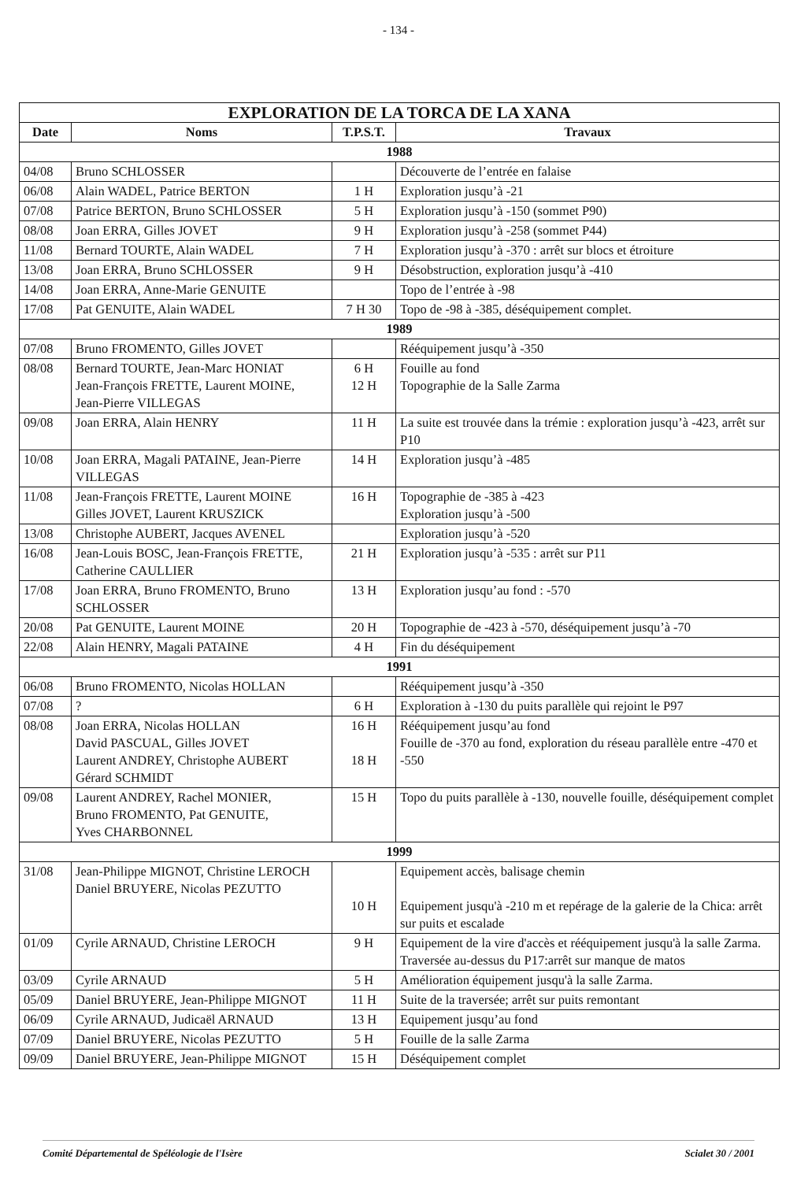- 134 -
| EXPLORATION DE LA TORCA DE LA XANA | | | |
| --- | --- | --- | --- |
| Date | Noms | T.P.S.T. | Travaux |
| 1988 | | | |
| 04/08 | Bruno SCHLOSSER | | Découverte de l’entrée en falaise |
| 06/08 | Alain WADEL, Patrice BERTON | 1 H | Exploration jusqu’à -21 |
| 07/08 | Patrice BERTON, Bruno SCHLOSSER | 5 H | Exploration jusqu’à -150 (sommet P90) |
| 08/08 | Joan ERRA, Gilles JOVET | 9 H | Exploration jusqu’à -258 (sommet P44) |
| 11/08 | Bernard TOURTE, Alain WADEL | 7 H | Exploration jusqu’à -370 : arrêt sur blocs et étroiture |
| 13/08 | Joan ERRA, Bruno SCHLOSSER | 9 H | Désobstruction, exploration jusqu’à -410 |
| 14/08 | Joan ERRA, Anne-Marie GENUITE | | Topo de l’entrée à -98 |
| 17/08 | Pat GENUITE, Alain WADEL | 7 H 30 | Topo de -98 à -385, déséquipement complet. |
| 1989 | | | |
| 07/08 | Bruno FROMENTO, Gilles JOVET | | Rééquipement jusqu’à -350 |
| 08/08 | Bernard TOURTE, Jean-Marc HONIAT Jean-François FRETTE, Laurent MOINE, Jean-Pierre VILLEGAS | 6 H 12 H | Fouille au fond Topographie de la Salle Zarma |
| 09/08 | Joan ERRA, Alain HENRY | 11 H | La suite est trouvée dans la trémie : exploration jusqu’à -423, arrêt sur P10 |
| 10/08 | Joan ERRA, Magali PATAINE, Jean-Pierre VILLEGAS | 14 H | Exploration jusqu’à -485 |
| 11/08 | Jean-François FRETTE, Laurent MOINE Gilles JOVET, Laurent KRUSZICK | 16 H | Topographie de -385 à -423 Exploration jusqu’à -500 |
| 13/08 | Christophe AUBERT, Jacques AVENEL | | Exploration jusqu’à -520 |
| 16/08 | Jean-Louis BOSC, Jean-François FRETTE, Catherine CAULLIER | 21 H | Exploration jusqu’à -535 : arrêt sur P11 |
| 17/08 | Joan ERRA, Bruno FROMENTO, Bruno SCHLOSSER | 13 H | Exploration jusqu’au fond : -570 |
| 20/08 | Pat GENUITE, Laurent MOINE | 20 H | Topographie de -423 à -570, déséquipement jusqu’à -70 |
| 22/08 | Alain HENRY, Magali PATAINE | 4 H | Fin du déséquipement |
| 1991 | | | |
| 06/08 | Bruno FROMENTO, Nicolas HOLLAN | | Rééquipement jusqu’à -350 |
| 07/08 | ? | 6 H | Exploration à -130 du puits parallèle qui rejoint le P97 |
| 08/08 | Joan ERRA, Nicolas HOLLAN David PASCUAL, Gilles JOVET Laurent ANDREY, Christophe AUBERT Gérard SCHMIDT | 16 H 18 H | Rééquipement jusqu’au fond Fouille de -370 au fond, exploration du réseau parallèle entre -470 et -550 |
| 09/08 | Laurent ANDREY, Rachel MONIER, Bruno FROMENTO, Pat GENUITE, Yves CHARBONNEL | 15 H | Topo du puits parallèle à -130, nouvelle fouille, déséquipement complet |
| 1999 | | | |
| 31/08 | Jean-Philippe MIGNOT, Christine LEROCH Daniel BRUYERE, Nicolas PEZUTTO | 10 H | Equipement accès, balisage chemin Equipement jusqu'à -210 m et repérage de la galerie de la Chica: arrêt sur puits et escalade |
| 01/09 | Cyrile ARNAUD, Christine LEROCH | 9 H | Equipement de la vire d'accès et rééquipement jusqu'à la salle Zarma. Traversée au-dessus du P17:arrêt sur manque de matos |
| 03/09 | Cyrile ARNAUD | 5 H | Amélioration équipement jusqu'à la salle Zarma. |
| 05/09 | Daniel BRUYERE, Jean-Philippe MIGNOT | 11 H | Suite de la traversée; arrêt sur puits remontant |
| 06/09 | Cyrile ARNAUD, Judicaël ARNAUD | 13 H | Equipement jusqu’au fond |
| 07/09 | Daniel BRUYERE, Nicolas PEZUTTO | 5 H | Fouille de la salle Zarma |
| 09/09 | Daniel BRUYERE, Jean-Philippe MIGNOT | 15 H | Déséquipement complet |
Comité Départemental de Spéléologie de l'Isère Scialet 30 / 2001